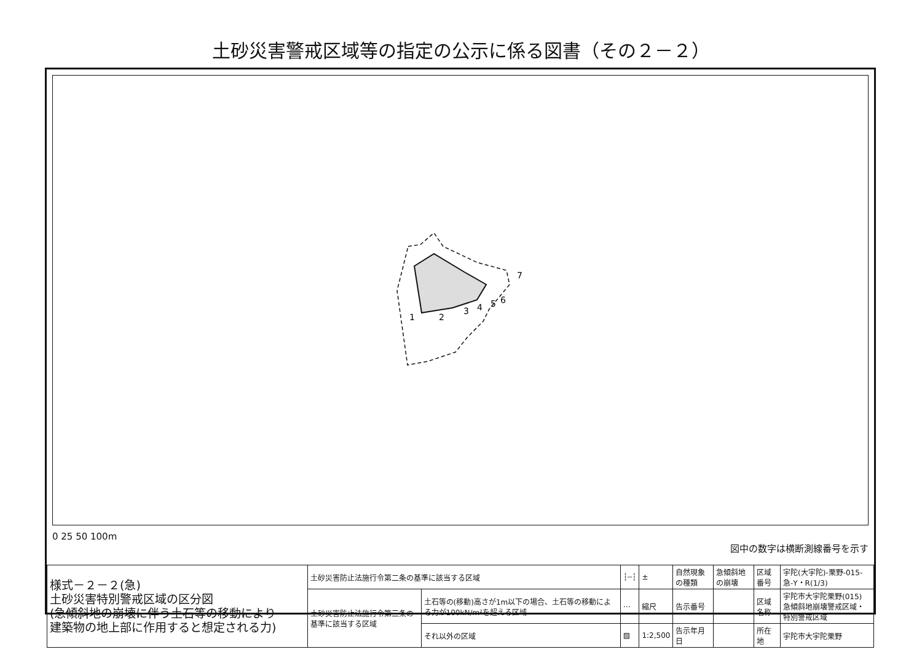土砂災害警戒区域等の指定の公示に係る図書（その２－２）
1
2
3
4
5
6
7
0 25 50 100m 図中の数字は横断測線番号を示す
| 様式－２－２(急) 土砂災害特別警戒区域の区分図 (急傾斜地の崩壊に伴う土石等の移動により 建築物の地上部に作用すると想定される力) | 土砂災害防止法施行令第二条の基準に該当する区域 | | ┆┄┆ | ± | 自然現象の種類 | 急傾斜地の崩壊 | 区域番号 | 宇陀(大宇陀)-栗野-015-急-Y・R(1/3) |
| | 土砂災害防止法施行令第三条の基準に該当する区域 | 土石等の(移動)高さが1m以下の場合、土石等の移動による力が100kN/m²を超える区域 | ⋯ | 縮尺 | 告示番号 | | 区域名称 | 宇陀市大宇陀栗野(015) 急傾斜地崩壊警戒区域・特別警戒区域 |
| | | それ以外の区域 | ▨ | 1:2,500 | 告示年月日 | | 所在地 | 宇陀市大宇陀栗野 |